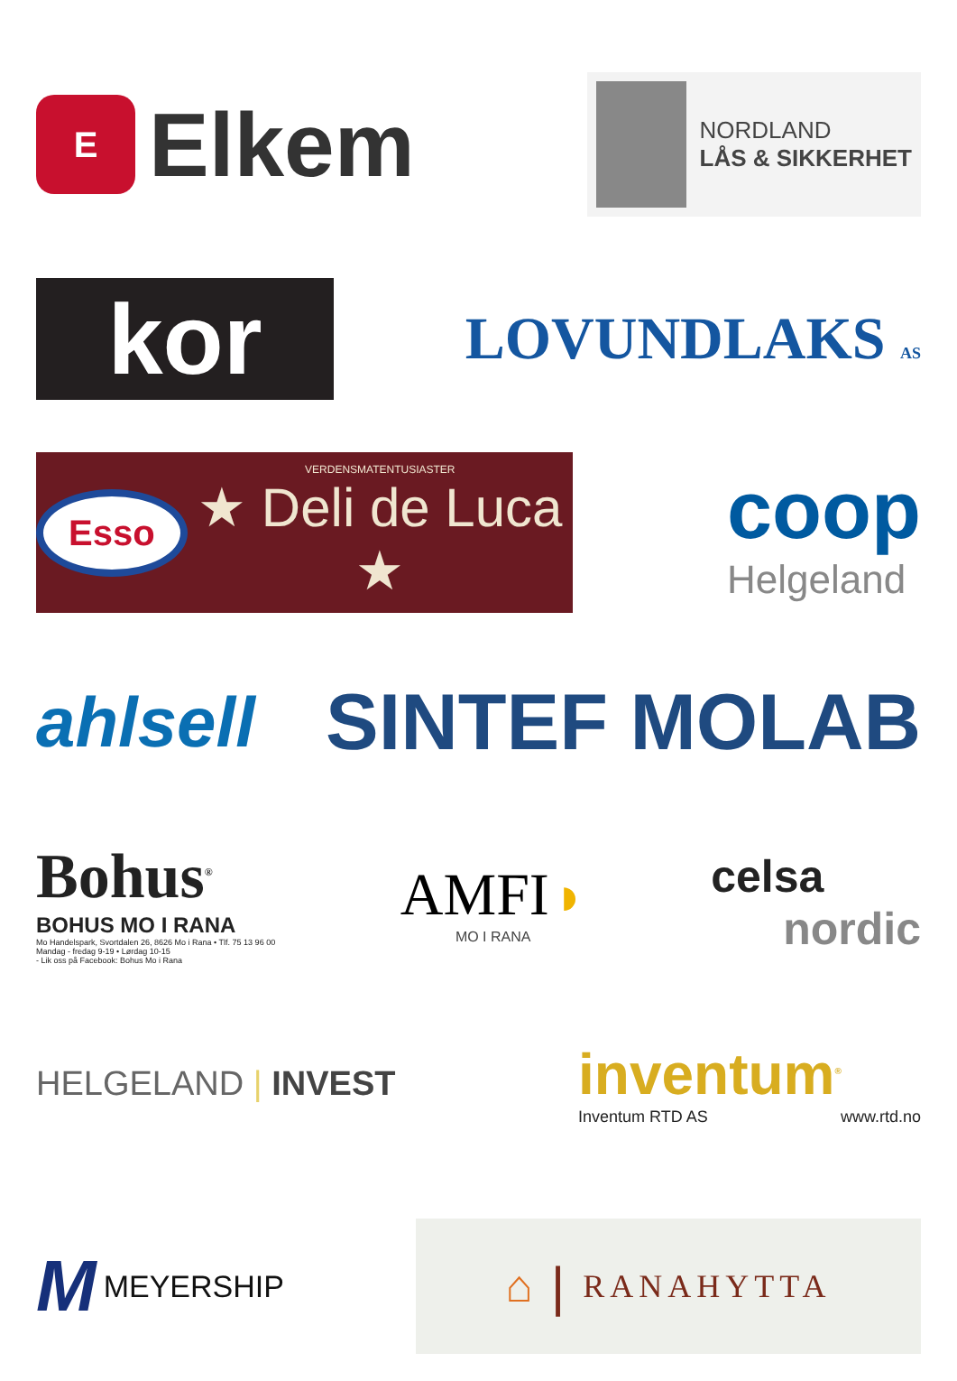E
Elkem
NORDLAND
LÅS & SIKKERHET
kor
LOVUNDLAKS AS
Esso
VERDENSMATENTUSIASTER
★ Deli de Luca ★
coop
Helgeland
ahlsell SINTEF MOLAB
Bohus<sup>®</sup>
BOHUS MO I RANA
Mo Handelspark, Svortdalen 26, 8626 Mo i Rana • Tlf. 75 13 96 00
Mandag - fredag 9-19 • Lørdag 10-15
- Lik oss på Facebook: Bohus Mo i Rana
AMFI ◗
MO I RANA
celsa
nordic
HELGELAND | INVEST
inventum<sup>®</sup>
Inventum RTD AS www.rtd.no
M MEYERSHIP
⌂ | RANAHYTTA